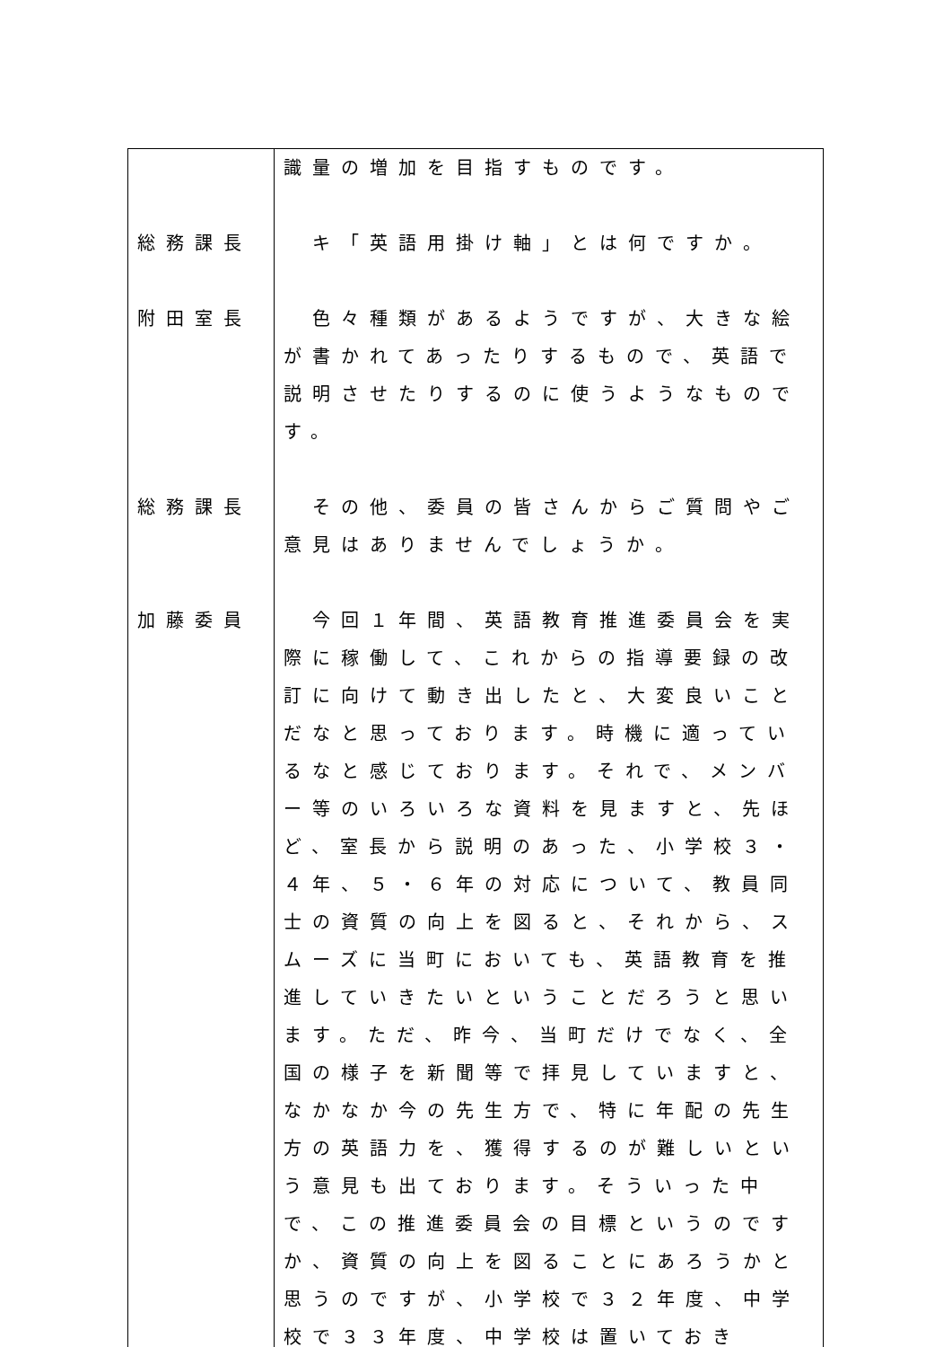| | 識量の増加を目指すものです。 |
| 総務課長 | キ「英語用掛け軸」とは何ですか。 |
| 附田室長 | 色々種類があるようですが、大きな絵が書かれてあったりするもので、英語で説明させたりするのに使うようなものです。 |
| 総務課長 | その他、委員の皆さんからご質問やご意見はありませんでしょうか。 |
| 加藤委員 | 今回１年間、英語教育推進委員会を実際に稼働して、これからの指導要録の改訂に向けて動き出したと、大変良いことだなと思っております。時機に適っているなと感じております。それで、メンバー等のいろいろな資料を見ますと、先ほど、室長から説明のあった、小学校３・４年、５・６年の対応について、教員同士の資質の向上を図ると、それから、スムーズに当町においても、英語教育を推進していきたいということだろうと思います。ただ、昨今、当町だけでなく、全国の様子を新聞等で拝見していますと、なかなか今の先生方で、特に年配の先生方の英語力を、獲得するのが難しいという意見も出ております。そういった中で、この推進委員会の目標というのですか、資質の向上を図ることにあろうかと思うのですが、小学校で３２年度、中学校で３３年度、中学校は置いておき |